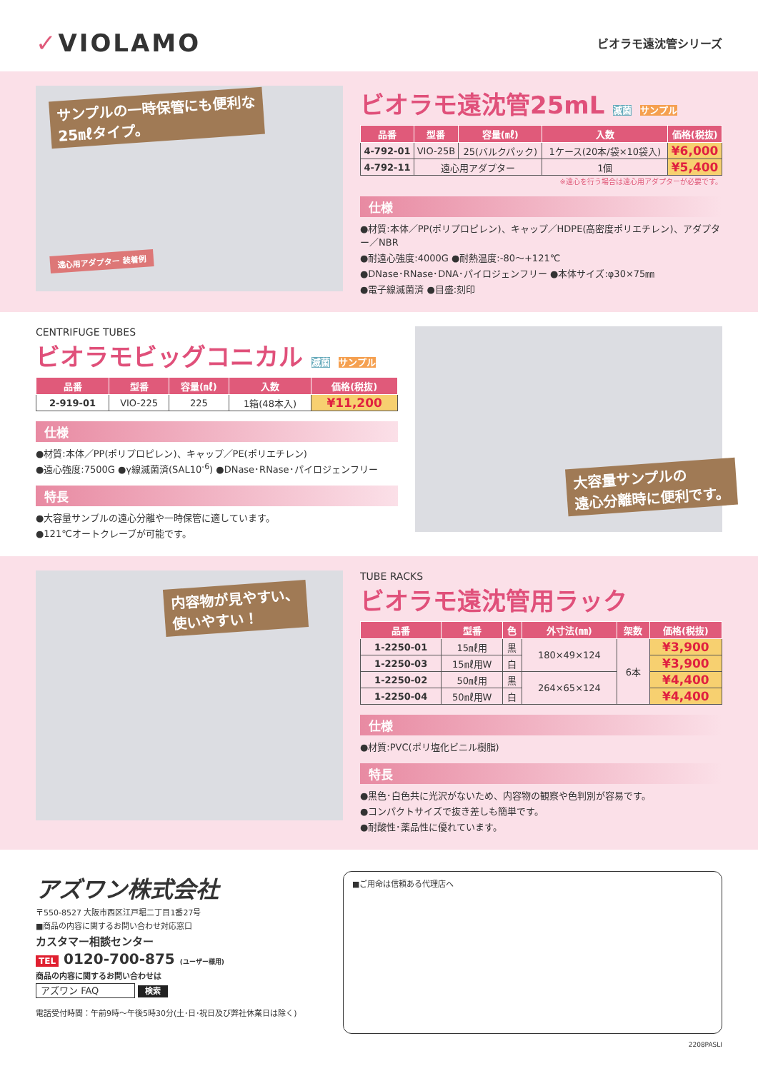✓VIOLAMO
ビオラモ遠沈管シリーズ
サンプルの一時保管にも便利な
25㎖タイプ。
遠心用アダプター 装着例
ビオラモ遠沈管25mL 滅菌 サンプル
| 品番 | 型番 | 容量(㎖) | 入数 | 価格(税抜) |
| --- | --- | --- | --- | --- |
| 4-792-01 | VIO-25B | 25(バルクパック) | 1ケース(20本/袋×10袋入) | ¥6,000 |
| 4-792-11 | 遠心用アダプター | | 1個 | ¥5,400 |
※遠心を行う場合は遠心用アダプターが必要です。
仕様
●材質:本体／PP(ポリプロピレン)、キャップ／HDPE(高密度ポリエチレン)、アダプター／NBR
●耐遠心強度:4000G ●耐熱温度:-80～+121℃
●DNase･RNase･DNA･パイロジェンフリー ●本体サイズ:φ30×75㎜
●電子線滅菌済 ●目盛:刻印
CENTRIFUGE TUBES
ビオラモビッグコニカル 滅菌 サンプル
| 品番 | 型番 | 容量(㎖) | 入数 | 価格(税抜) |
| --- | --- | --- | --- | --- |
| 2-919-01 | VIO-225 | 225 | 1箱(48本入) | ¥11,200 |
仕様
●材質:本体／PP(ポリプロピレン)、キャップ／PE(ポリエチレン)
●遠心強度:7500G ●γ線滅菌済(SAL10<sup>-6</sup>) ●DNase･RNase･パイロジェンフリー
特長
●大容量サンプルの遠心分離や一時保管に適しています。
●121℃オートクレーブが可能です。
大容量サンプルの
遠心分離時に便利です。
内容物が見やすい、
使いやすい！
TUBE RACKS
ビオラモ遠沈管用ラック
| 品番 | 型番 | 色 | 外寸法(㎜) | 架数 | 価格(税抜) |
| --- | --- | --- | --- | --- | --- |
| 1-2250-01 | 15㎖用 | 黒 | 180×49×124 | 6本 | ¥3,900 |
| 1-2250-03 | 15㎖用W | 白 | | | ¥3,900 |
| 1-2250-02 | 50㎖用 | 黒 | 264×65×124 | | ¥4,400 |
| 1-2250-04 | 50㎖用W | 白 | | | ¥4,400 |
仕様
●材質:PVC(ポリ塩化ビニル樹脂)
特長
●黒色･白色共に光沢がないため、内容物の観察や色判別が容易です。
●コンパクトサイズで抜き差しも簡単です。
●耐酸性･薬品性に優れています。
アズワン株式会社
〒550-8527 大阪市西区江戸堀二丁目1番27号
■商品の内容に関するお問い合わせ対応窓口
カスタマー相談センター
TEL 0120-700-875 (ユーザー様用)
商品の内容に関するお問い合わせは
アズワン FAQ 検索
電話受付時間：午前9時～午後5時30分(土･日･祝日及び弊社休業日は除く)
■ご用命は信頼ある代理店へ
2208PASLI